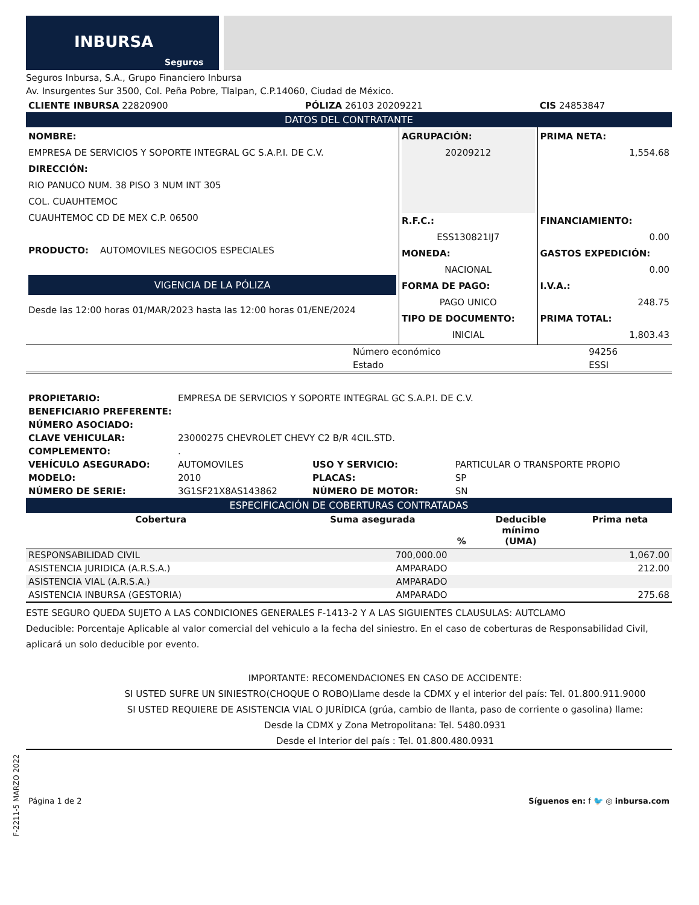F-2211-5 MARZO 2022
INBURSA
Seguros
Seguros Inbursa, S.A., Grupo Financiero Inbursa
Av. Insurgentes Sur 3500, Col. Peña Pobre, Tlalpan, C.P.14060, Ciudad de México.
| CLIENTE INBURSA 22820900 | PÓLIZA 26103 20209221 | CIS 24853847 |
DATOS DEL CONTRATANTE
| NOMBRE: EMPRESA DE SERVICIOS Y SOPORTE INTEGRAL GC S.A.P.I. DE C.V. DIRECCIÓN: RIO PANUCO NUM. 38 PISO 3 NUM INT 305 COL. CUAUHTEMOC CUAUHTEMOC CD DE MEX C.P. 06500 PRODUCTO: AUTOMOVILES NEGOCIOS ESPECIALES VIGENCIA DE LA PÓLIZA Desde las 12:00 horas 01/MAR/2023 hasta las 12:00 horas 01/ENE/2024 | AGRUPACIÓN: 20209212 R.F.C.: ESS130821IJ7 MONEDA: NACIONAL FORMA DE PAGO: PAGO UNICO TIPO DE DOCUMENTO: INICIAL | PRIMA NETA: 1,554.68 FINANCIAMIENTO: 0.00 GASTOS EXPEDICIÓN: 0.00 I.V.A.: 248.75 PRIMA TOTAL: 1,803.43 |
| | Número económico | 94256 |
| | Estado | ESSI |
| PROPIETARIO: | EMPRESA DE SERVICIOS Y SOPORTE INTEGRAL GC S.A.P.I. DE C.V. | | |
| BENEFICIARIO PREFERENTE: | | | |
| NÚMERO ASOCIADO: | | | |
| CLAVE VEHICULAR: | 23000275 CHEVROLET CHEVY C2 B/R 4CIL.STD. | | |
| COMPLEMENTO: | . | | |
| VEHÍCULO ASEGURADO: | AUTOMOVILES | USO Y SERVICIO: | PARTICULAR O TRANSPORTE PROPIO |
| MODELO: | 2010 | PLACAS: | SP |
| NÚMERO DE SERIE: | 3G1SF21X8AS143862 | NÚMERO DE MOTOR: | SN |
ESPECIFICACIÓN DE COBERTURAS CONTRATADAS
| Cobertura | Suma asegurada | % | Deducible mínimo (UMA) | Prima neta |
| --- | --- | --- | --- | --- |
| RESPONSABILIDAD CIVIL | 700,000.00 | | | 1,067.00 |
| ASISTENCIA JURIDICA (A.R.S.A.) | AMPARADO | | | 212.00 |
| ASISTENCIA VIAL (A.R.S.A.) | AMPARADO | | | |
| ASISTENCIA INBURSA (GESTORIA) | AMPARADO | | | 275.68 |
ESTE SEGURO QUEDA SUJETO A LAS CONDICIONES GENERALES F-1413-2 Y A LAS SIGUIENTES CLAUSULAS: AUTCLAMO
Deducible: Porcentaje Aplicable al valor comercial del vehiculo a la fecha del siniestro. En el caso de coberturas de Responsabilidad Civil, aplicará un solo deducible por evento.
IMPORTANTE: RECOMENDACIONES EN CASO DE ACCIDENTE:
SI USTED SUFRE UN SINIESTRO(CHOQUE O ROBO)Llame desde la CDMX y el interior del país: Tel. 01.800.911.9000
SI USTED REQUIERE DE ASISTENCIA VIAL O JURÍDICA (grúa, cambio de llanta, paso de corriente o gasolina) llame:
Desde la CDMX y Zona Metropolitana: Tel. 5480.0931
Desde el Interior del país : Tel. 01.800.480.0931
| Página 1 de 2 | Síguenos en: f 🐦 ◎ inbursa.com |